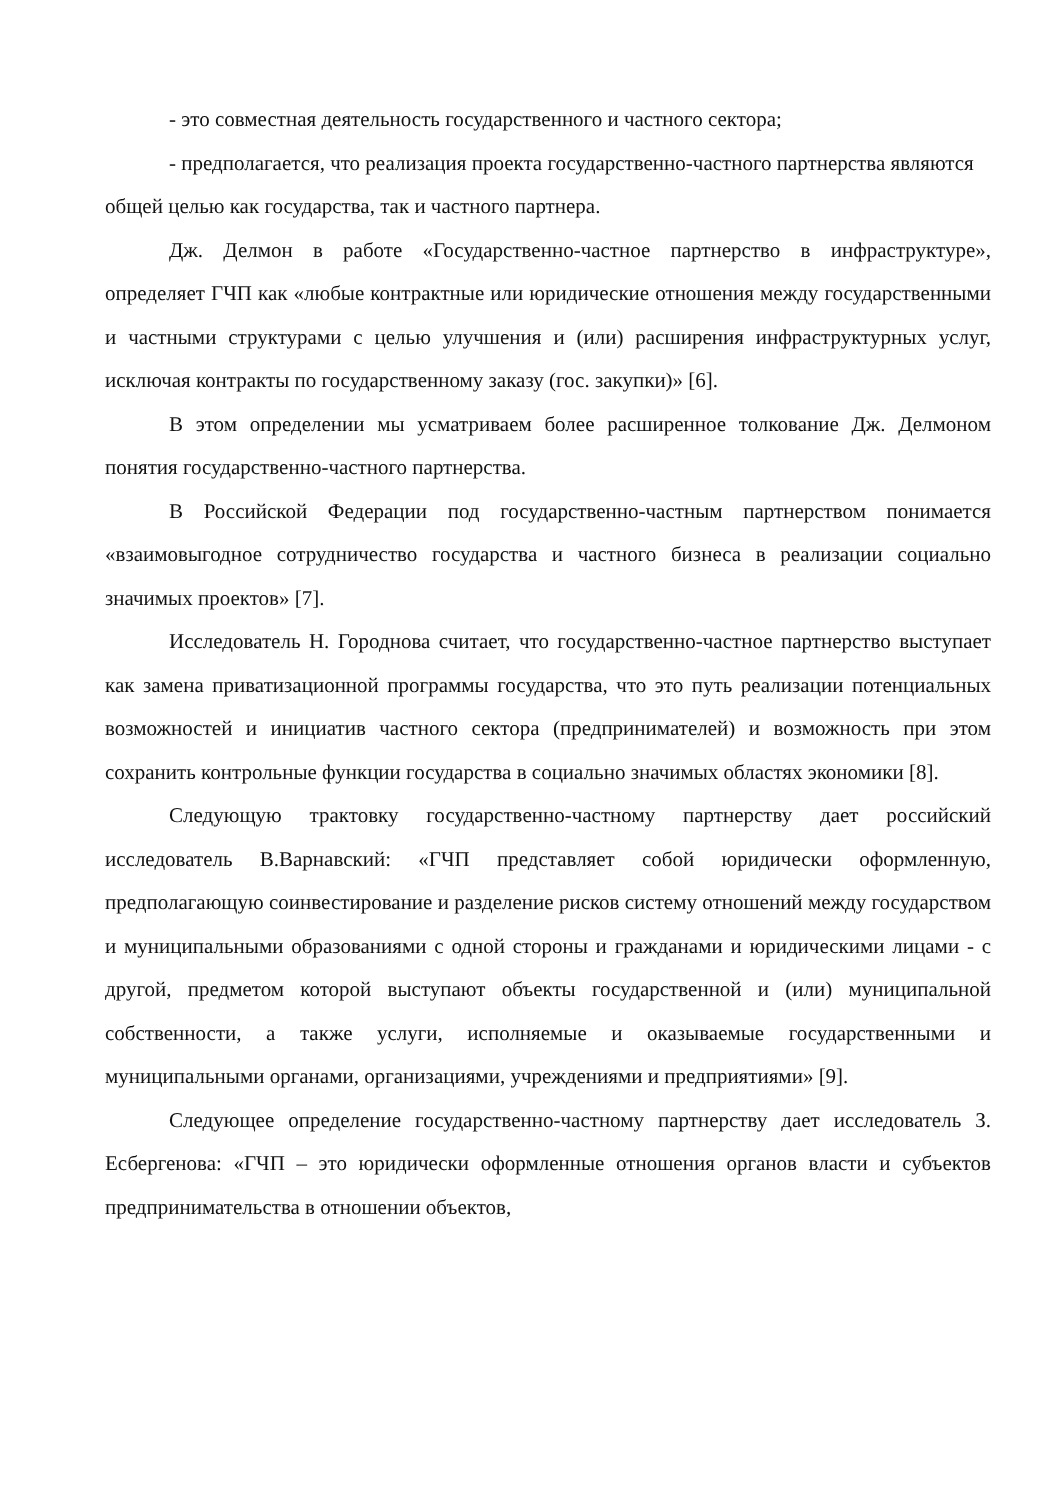- это совместная деятельность государственного и частного сектора;
- предполагается, что реализация проекта государственно-частного партнерства являются общей целью как государства, так и частного партнера.
Дж. Делмон в работе «Государственно-частное партнерство в инфраструктуре», определяет ГЧП как «любые контрактные или юридические отношения между государственными и частными структурами с целью улучшения и (или) расширения инфраструктурных услуг, исключая контракты по государственному заказу (гос. закупки)» [6].
В этом определении мы усматриваем более расширенное толкование Дж. Делмоном понятия государственно-частного партнерства.
В Российской Федерации под государственно-частным партнерством понимается «взаимовыгодное сотрудничество государства и частного бизнеса в реализации социально значимых проектов» [7].
Исследователь Н. Городнова считает, что государственно-частное партнерство выступает как замена приватизационной программы государства, что это путь реализации потенциальных возможностей и инициатив частного сектора (предпринимателей) и возможность при этом сохранить контрольные функции государства в социально значимых областях экономики [8].
Следующую трактовку государственно-частному партнерству дает российский исследователь В.Варнавский: «ГЧП представляет собой юридически оформленную, предполагающую соинвестирование и разделение рисков систему отношений между государством и муниципальными образованиями с одной стороны и гражданами и юридическими лицами - с другой, предметом которой выступают объекты государственной и (или) муниципальной собственности, а также услуги, исполняемые и оказываемые государственными и муниципальными органами, организациями, учреждениями и предприятиями» [9].
Следующее определение государственно-частному партнерству дает исследователь З. Есбергенова: «ГЧП – это юридически оформленные отношения органов власти и субъектов предпринимательства в отношении объектов,